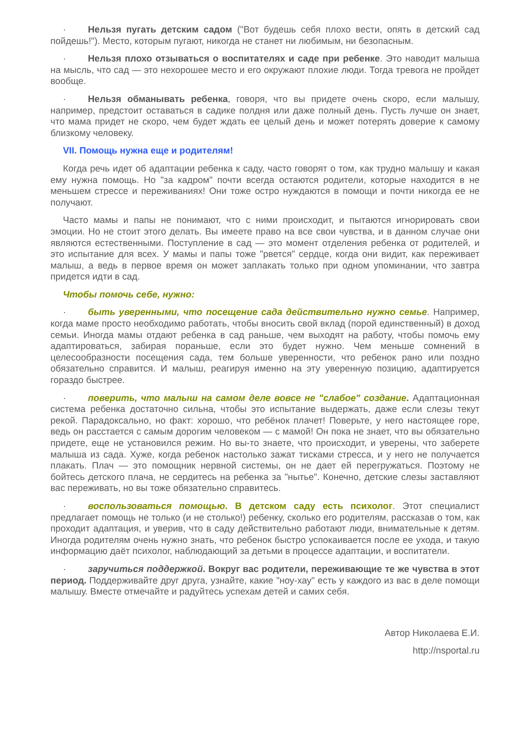· Нельзя пугать детским садом ("Вот будешь себя плохо вести, опять в детский сад пойдешь!"). Место, которым пугают, никогда не станет ни любимым, ни безопасным.
· Нельзя плохо отзываться о воспитателях и саде при ребенке. Это наводит малыша на мысль, что сад — это нехорошее место и его окружают плохие люди. Тогда тревога не пройдет вообще.
· Нельзя обманывать ребенка, говоря, что вы придете очень скоро, если малышу, например, предстоит оставаться в садике полдня или даже полный день. Пусть лучше он знает, что мама придет не скоро, чем будет ждать ее целый день и может потерять доверие к самому близкому человеку.
VII. Помощь нужна еще и родителям!
Когда речь идет об адаптации ребенка к саду, часто говорят о том, как трудно малышу и какая ему нужна помощь. Но "за кадром" почти всегда остаются родители, которые находится в не меньшем стрессе и переживаниях! Они тоже остро нуждаются в помощи и почти никогда ее не получают.
Часто мамы и папы не понимают, что с ними происходит, и пытаются игнорировать свои эмоции. Но не стоит этого делать. Вы имеете право на все свои чувства, и в данном случае они являются естественными. Поступление в сад — это момент отделения ребенка от родителей, и это испытание для всех. У мамы и папы тоже "рвется" сердце, когда они видит, как переживает малыш, а ведь в первое время он может заплакать только при одном упоминании, что завтра придется идти в сад.
Чтобы помочь себе, нужно:
· быть уверенными, что посещение сада действительно нужно семье. Например, когда маме просто необходимо работать, чтобы вносить свой вклад (порой единственный) в доход семьи. Иногда мамы отдают ребенка в сад раньше, чем выходят на работу, чтобы помочь ему адаптироваться, забирая пораньше, если это будет нужно. Чем меньше сомнений в целесообразности посещения сада, тем больше уверенности, что ребенок рано или поздно обязательно справится. И малыш, реагируя именно на эту уверенную позицию, адаптируется гораздо быстрее.
· поверить, что малыш на самом деле вовсе не "слабое" создание. Адаптационная система ребенка достаточно сильна, чтобы это испытание выдержать, даже если слезы текут рекой. Парадоксально, но факт: хорошо, что ребёнок плачет! Поверьте, у него настоящее горе, ведь он расстается с самым дорогим человеком — с мамой! Он пока не знает, что вы обязательно придете, еще не установился режим. Но вы-то знаете, что происходит, и уверены, что заберете малыша из сада. Хуже, когда ребенок настолько зажат тисками стресса, и у него не получается плакать. Плач — это помощник нервной системы, он не дает ей перегружаться. Поэтому не бойтесь детского плача, не сердитесь на ребенка за "нытье". Конечно, детские слезы заставляют вас переживать, но вы тоже обязательно справитесь.
· воспользоваться помощью. В детском саду есть психолог. Этот специалист предлагает помощь не только (и не столько!) ребенку, сколько его родителям, рассказав о том, как проходит адаптация, и уверив, что в саду действительно работают люди, внимательные к детям. Иногда родителям очень нужно знать, что ребенок быстро успокаивается после ее ухода, и такую информацию даёт психолог, наблюдающий за детьми в процессе адаптации, и воспитатели.
· заручиться поддержкой. Вокруг вас родители, переживающие те же чувства в этот период. Поддерживайте друг друга, узнайте, какие "ноу-хау" есть у каждого из вас в деле помощи малышу. Вместе отмечайте и радуйтесь успехам детей и самих себя.
Автор Николаева Е.И.
http://nsportal.ru